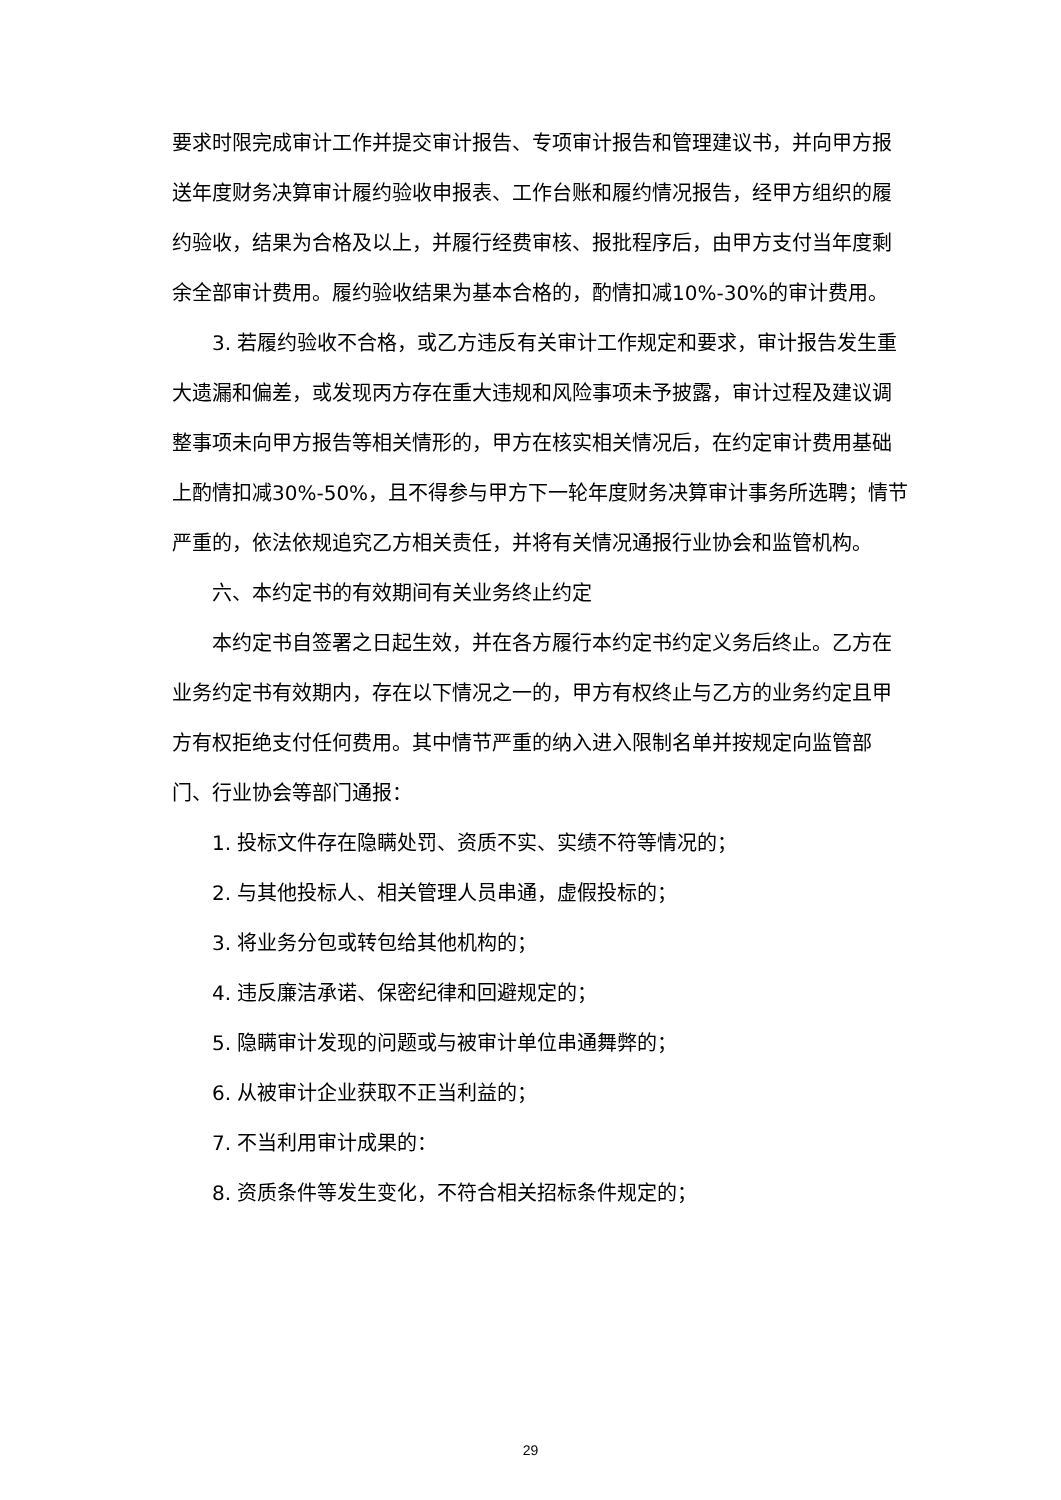要求时限完成审计工作并提交审计报告、专项审计报告和管理建议书，并向甲方报送年度财务决算审计履约验收申报表、工作台账和履约情况报告，经甲方组织的履约验收，结果为合格及以上，并履行经费审核、报批程序后，由甲方支付当年度剩余全部审计费用。履约验收结果为基本合格的，酌情扣减10%-30%的审计费用。
3. 若履约验收不合格，或乙方违反有关审计工作规定和要求，审计报告发生重大遗漏和偏差，或发现丙方存在重大违规和风险事项未予披露，审计过程及建议调整事项未向甲方报告等相关情形的，甲方在核实相关情况后，在约定审计费用基础上酌情扣减30%-50%，且不得参与甲方下一轮年度财务决算审计事务所选聘；情节严重的，依法依规追究乙方相关责任，并将有关情况通报行业协会和监管机构。
六、本约定书的有效期间有关业务终止约定
本约定书自签署之日起生效，并在各方履行本约定书约定义务后终止。乙方在业务约定书有效期内，存在以下情况之一的，甲方有权终止与乙方的业务约定且甲方有权拒绝支付任何费用。其中情节严重的纳入进入限制名单并按规定向监管部门、行业协会等部门通报：
1. 投标文件存在隐瞒处罚、资质不实、实绩不符等情况的；
2. 与其他投标人、相关管理人员串通，虚假投标的；
3. 将业务分包或转包给其他机构的；
4. 违反廉洁承诺、保密纪律和回避规定的；
5. 隐瞒审计发现的问题或与被审计单位串通舞弊的；
6. 从被审计企业获取不正当利益的；
7. 不当利用审计成果的：
8. 资质条件等发生变化，不符合相关招标条件规定的；
29